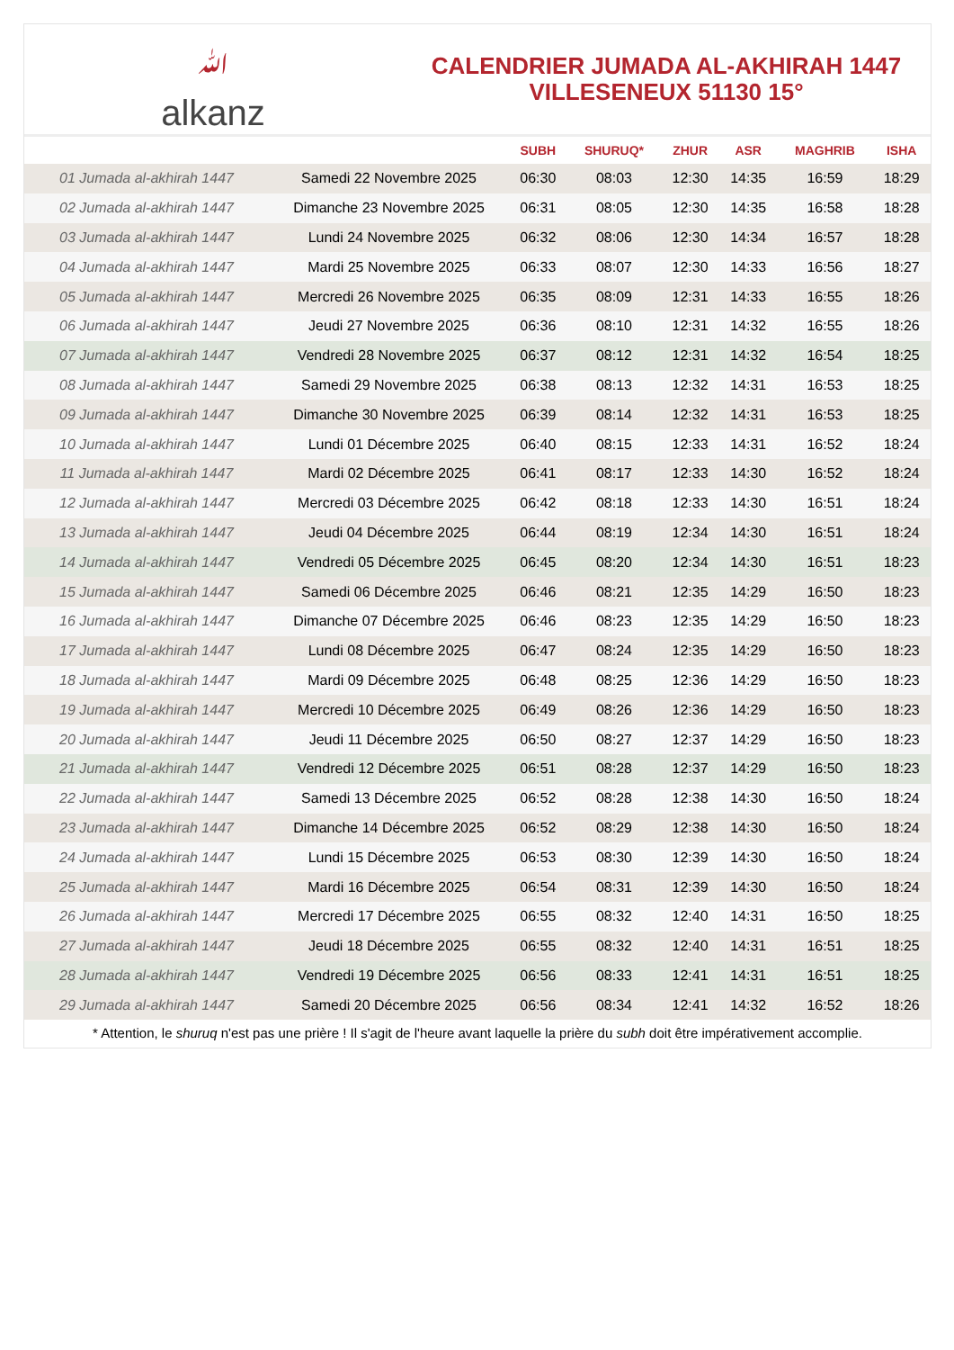ﷲalkanz
CALENDRIER JUMADA AL-AKHIRAH 1447
VILLESENEUX 51130 15°
| | | SUBH | SHURUQ* | ZHUR | ASR | MAGHRIB | ISHA |
| --- | --- | --- | --- | --- | --- | --- | --- |
| 01 Jumada al-akhirah 1447 | Samedi 22 Novembre 2025 | 06:30 | 08:03 | 12:30 | 14:35 | 16:59 | 18:29 |
| 02 Jumada al-akhirah 1447 | Dimanche 23 Novembre 2025 | 06:31 | 08:05 | 12:30 | 14:35 | 16:58 | 18:28 |
| 03 Jumada al-akhirah 1447 | Lundi 24 Novembre 2025 | 06:32 | 08:06 | 12:30 | 14:34 | 16:57 | 18:28 |
| 04 Jumada al-akhirah 1447 | Mardi 25 Novembre 2025 | 06:33 | 08:07 | 12:30 | 14:33 | 16:56 | 18:27 |
| 05 Jumada al-akhirah 1447 | Mercredi 26 Novembre 2025 | 06:35 | 08:09 | 12:31 | 14:33 | 16:55 | 18:26 |
| 06 Jumada al-akhirah 1447 | Jeudi 27 Novembre 2025 | 06:36 | 08:10 | 12:31 | 14:32 | 16:55 | 18:26 |
| 07 Jumada al-akhirah 1447 | Vendredi 28 Novembre 2025 | 06:37 | 08:12 | 12:31 | 14:32 | 16:54 | 18:25 |
| 08 Jumada al-akhirah 1447 | Samedi 29 Novembre 2025 | 06:38 | 08:13 | 12:32 | 14:31 | 16:53 | 18:25 |
| 09 Jumada al-akhirah 1447 | Dimanche 30 Novembre 2025 | 06:39 | 08:14 | 12:32 | 14:31 | 16:53 | 18:25 |
| 10 Jumada al-akhirah 1447 | Lundi 01 Décembre 2025 | 06:40 | 08:15 | 12:33 | 14:31 | 16:52 | 18:24 |
| 11 Jumada al-akhirah 1447 | Mardi 02 Décembre 2025 | 06:41 | 08:17 | 12:33 | 14:30 | 16:52 | 18:24 |
| 12 Jumada al-akhirah 1447 | Mercredi 03 Décembre 2025 | 06:42 | 08:18 | 12:33 | 14:30 | 16:51 | 18:24 |
| 13 Jumada al-akhirah 1447 | Jeudi 04 Décembre 2025 | 06:44 | 08:19 | 12:34 | 14:30 | 16:51 | 18:24 |
| 14 Jumada al-akhirah 1447 | Vendredi 05 Décembre 2025 | 06:45 | 08:20 | 12:34 | 14:30 | 16:51 | 18:23 |
| 15 Jumada al-akhirah 1447 | Samedi 06 Décembre 2025 | 06:46 | 08:21 | 12:35 | 14:29 | 16:50 | 18:23 |
| 16 Jumada al-akhirah 1447 | Dimanche 07 Décembre 2025 | 06:46 | 08:23 | 12:35 | 14:29 | 16:50 | 18:23 |
| 17 Jumada al-akhirah 1447 | Lundi 08 Décembre 2025 | 06:47 | 08:24 | 12:35 | 14:29 | 16:50 | 18:23 |
| 18 Jumada al-akhirah 1447 | Mardi 09 Décembre 2025 | 06:48 | 08:25 | 12:36 | 14:29 | 16:50 | 18:23 |
| 19 Jumada al-akhirah 1447 | Mercredi 10 Décembre 2025 | 06:49 | 08:26 | 12:36 | 14:29 | 16:50 | 18:23 |
| 20 Jumada al-akhirah 1447 | Jeudi 11 Décembre 2025 | 06:50 | 08:27 | 12:37 | 14:29 | 16:50 | 18:23 |
| 21 Jumada al-akhirah 1447 | Vendredi 12 Décembre 2025 | 06:51 | 08:28 | 12:37 | 14:29 | 16:50 | 18:23 |
| 22 Jumada al-akhirah 1447 | Samedi 13 Décembre 2025 | 06:52 | 08:28 | 12:38 | 14:30 | 16:50 | 18:24 |
| 23 Jumada al-akhirah 1447 | Dimanche 14 Décembre 2025 | 06:52 | 08:29 | 12:38 | 14:30 | 16:50 | 18:24 |
| 24 Jumada al-akhirah 1447 | Lundi 15 Décembre 2025 | 06:53 | 08:30 | 12:39 | 14:30 | 16:50 | 18:24 |
| 25 Jumada al-akhirah 1447 | Mardi 16 Décembre 2025 | 06:54 | 08:31 | 12:39 | 14:30 | 16:50 | 18:24 |
| 26 Jumada al-akhirah 1447 | Mercredi 17 Décembre 2025 | 06:55 | 08:32 | 12:40 | 14:31 | 16:50 | 18:25 |
| 27 Jumada al-akhirah 1447 | Jeudi 18 Décembre 2025 | 06:55 | 08:32 | 12:40 | 14:31 | 16:51 | 18:25 |
| 28 Jumada al-akhirah 1447 | Vendredi 19 Décembre 2025 | 06:56 | 08:33 | 12:41 | 14:31 | 16:51 | 18:25 |
| 29 Jumada al-akhirah 1447 | Samedi 20 Décembre 2025 | 06:56 | 08:34 | 12:41 | 14:32 | 16:52 | 18:26 |
* Attention, le shuruq n'est pas une prière ! Il s'agit de l'heure avant laquelle la prière du subh doit être impérativement accomplie.